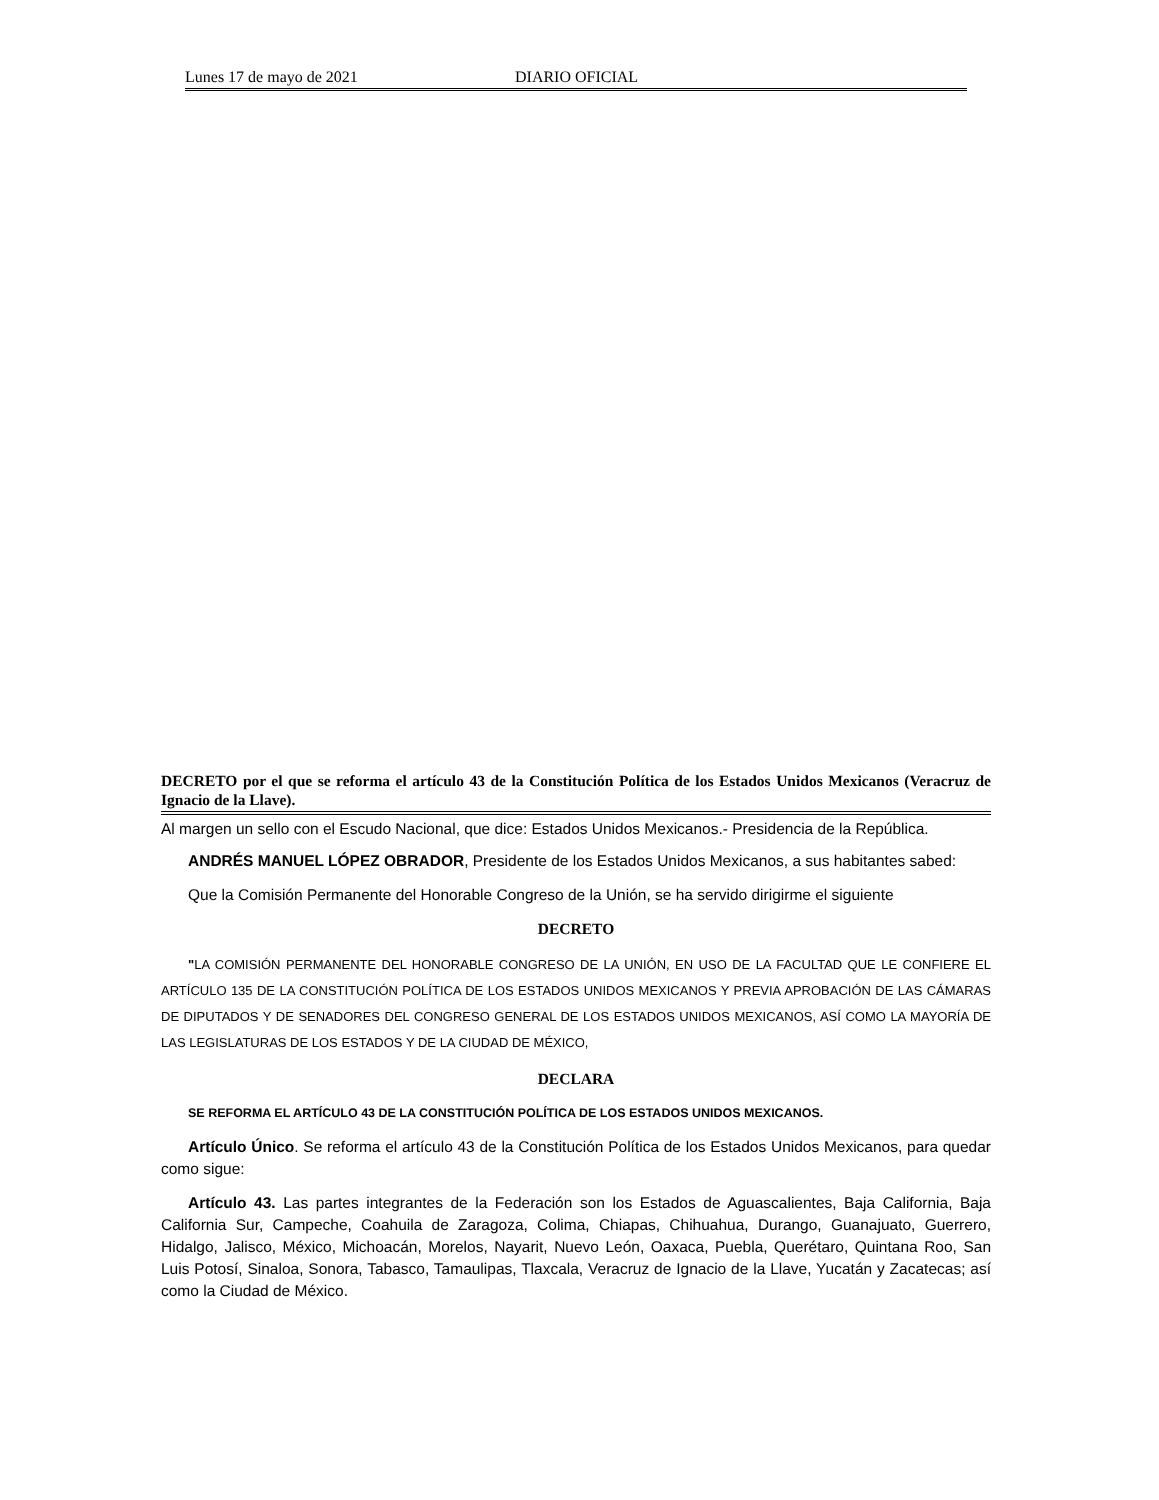Lunes 17 de mayo de 2021 DIARIO OFICIAL
DECRETO por el que se reforma el artículo 43 de la Constitución Política de los Estados Unidos Mexicanos (Veracruz de Ignacio de la Llave).
Al margen un sello con el Escudo Nacional, que dice: Estados Unidos Mexicanos.- Presidencia de la República.
ANDRÉS MANUEL LÓPEZ OBRADOR, Presidente de los Estados Unidos Mexicanos, a sus habitantes sabed:
Que la Comisión Permanente del Honorable Congreso de la Unión, se ha servido dirigirme el siguiente
DECRETO
"LA COMISIÓN PERMANENTE DEL HONORABLE CONGRESO DE LA UNIÓN, EN USO DE LA FACULTAD QUE LE CONFIERE EL ARTÍCULO 135 DE LA CONSTITUCIÓN POLÍTICA DE LOS ESTADOS UNIDOS MEXICANOS Y PREVIA APROBACIÓN DE LAS CÁMARAS DE DIPUTADOS Y DE SENADORES DEL CONGRESO GENERAL DE LOS ESTADOS UNIDOS MEXICANOS, ASÍ COMO LA MAYORÍA DE LAS LEGISLATURAS DE LOS ESTADOS Y DE LA CIUDAD DE MÉXICO,
DECLARA
SE REFORMA EL ARTÍCULO 43 DE LA CONSTITUCIÓN POLÍTICA DE LOS ESTADOS UNIDOS MEXICANOS.
Artículo Único. Se reforma el artículo 43 de la Constitución Política de los Estados Unidos Mexicanos, para quedar como sigue:
Artículo 43. Las partes integrantes de la Federación son los Estados de Aguascalientes, Baja California, Baja California Sur, Campeche, Coahuila de Zaragoza, Colima, Chiapas, Chihuahua, Durango, Guanajuato, Guerrero, Hidalgo, Jalisco, México, Michoacán, Morelos, Nayarit, Nuevo León, Oaxaca, Puebla, Querétaro, Quintana Roo, San Luis Potosí, Sinaloa, Sonora, Tabasco, Tamaulipas, Tlaxcala, Veracruz de Ignacio de la Llave, Yucatán y Zacatecas; así como la Ciudad de México.